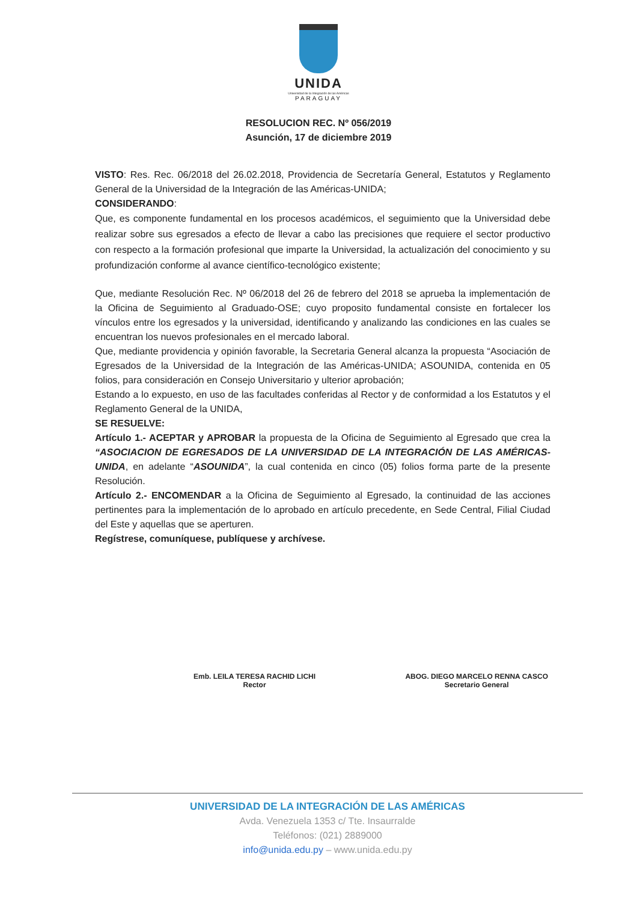UNIDA
Universidad de la Integración de las Américas
PARAGUAY
RESOLUCION REC. Nº 056/2019
Asunción, 17 de diciembre 2019
VISTO: Res. Rec. 06/2018 del 26.02.2018, Providencia de Secretaría General, Estatutos y Reglamento General de la Universidad de la Integración de las Américas-UNIDA;
CONSIDERANDO:
Que, es componente fundamental en los procesos académicos, el seguimiento que la Universidad debe realizar sobre sus egresados a efecto de llevar a cabo las precisiones que requiere el sector productivo con respecto a la formación profesional que imparte la Universidad, la actualización del conocimiento y su profundización conforme al avance científico-tecnológico existente;
Que, mediante Resolución Rec. Nº 06/2018 del 26 de febrero del 2018 se aprueba la implementación de la Oficina de Seguimiento al Graduado-OSE; cuyo proposito fundamental consiste en fortalecer los vínculos entre los egresados y la universidad, identificando y analizando las condiciones en las cuales se encuentran los nuevos profesionales en el mercado laboral.
Que, mediante providencia y opinión favorable, la Secretaria General alcanza la propuesta “Asociación de Egresados de la Universidad de la Integración de las Américas-UNIDA; ASOUNIDA, contenida en 05 folios, para consideración en Consejo Universitario y ulterior aprobación;
Estando a lo expuesto, en uso de las facultades conferidas al Rector y de conformidad a los Estatutos y el Reglamento General de la UNIDA,
SE RESUELVE:
Artículo 1.- ACEPTAR y APROBAR la propuesta de la Oficina de Seguimiento al Egresado que crea la “ASOCIACION DE EGRESADOS DE LA UNIVERSIDAD DE LA INTEGRACIÓN DE LAS AMÉRICAS- UNIDA, en adelante “ASOUNIDA”, la cual contenida en cinco (05) folios forma parte de la presente Resolución.
Artículo 2.- ENCOMENDAR a la Oficina de Seguimiento al Egresado, la continuidad de las acciones pertinentes para la implementación de lo aprobado en artículo precedente, en Sede Central, Filial Ciudad del Este y aquellas que se aperturen.
Regístrese, comuníquese, publíquese y archívese.
Emb. LEILA TERESA RACHID LICHI
Rector
ABOG. DIEGO MARCELO RENNA CASCO
Secretario General
UNIVERSIDAD DE LA INTEGRACIÓN DE LAS AMÉRICAS
Avda. Venezuela 1353 c/ Tte. Insaurralde
Teléfonos: (021) 2889000
info@unida.edu.py – www.unida.edu.py